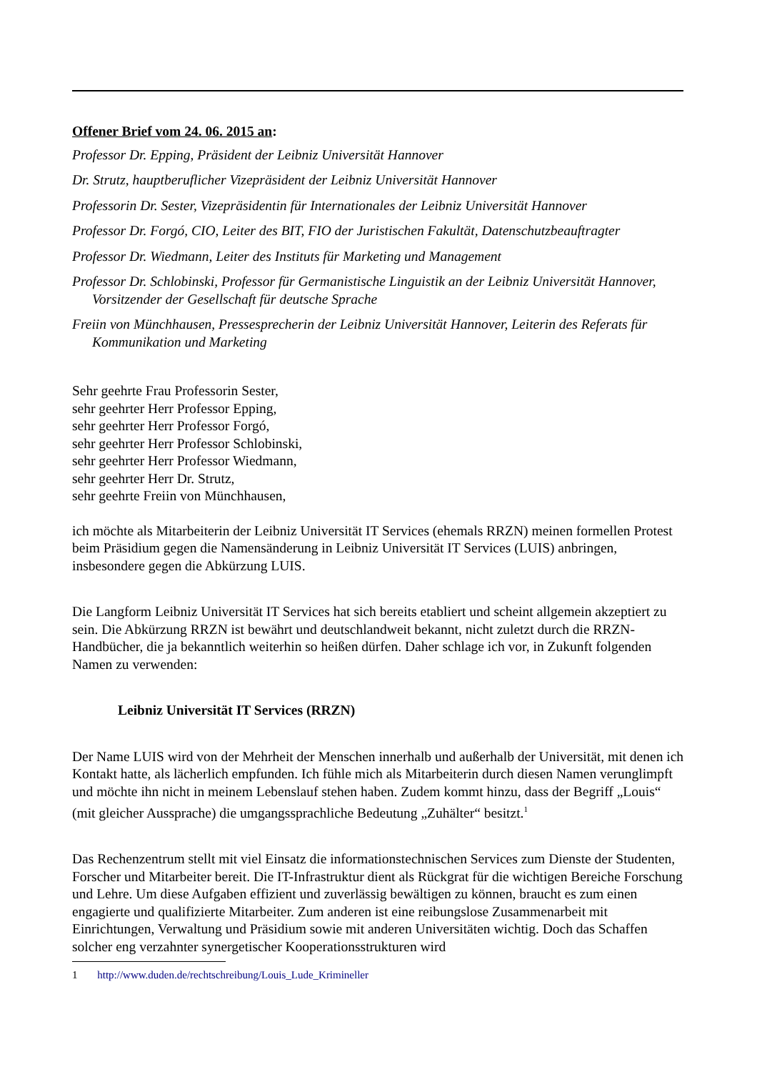Offener Brief vom 24. 06. 2015 an:
Professor Dr. Epping, Präsident der Leibniz Universität Hannover
Dr. Strutz, hauptberuflicher Vizepräsident der Leibniz Universität Hannover
Professorin Dr. Sester, Vizepräsidentin für Internationales der Leibniz Universität Hannover
Professor Dr. Forgó, CIO, Leiter des BIT, FIO der Juristischen Fakultät, Datenschutzbeauftragter
Professor Dr. Wiedmann, Leiter des Instituts für Marketing und Management
Professor Dr. Schlobinski, Professor für Germanistische Linguistik an der Leibniz Universität Hannover, Vorsitzender der Gesellschaft für deutsche Sprache
Freiin von Münchhausen, Pressesprecherin der Leibniz Universität Hannover, Leiterin des Referats für Kommunikation und Marketing
Sehr geehrte Frau Professorin Sester,
sehr geehrter Herr Professor Epping,
sehr geehrter Herr Professor Forgó,
sehr geehrter Herr Professor Schlobinski,
sehr geehrter Herr Professor Wiedmann,
sehr geehrter Herr Dr. Strutz,
sehr geehrte Freiin von Münchhausen,
ich möchte als Mitarbeiterin der Leibniz Universität IT Services (ehemals RRZN) meinen formellen Protest beim Präsidium gegen die Namensänderung in Leibniz Universität IT Services (LUIS) anbringen, insbesondere gegen die Abkürzung LUIS.
Die Langform Leibniz Universität IT Services hat sich bereits etabliert und scheint allgemein akzeptiert zu sein. Die Abkürzung RRZN ist bewährt und deutschlandweit bekannt, nicht zuletzt durch die RRZN-Handbücher, die ja bekanntlich weiterhin so heißen dürfen. Daher schlage ich vor, in Zukunft folgenden Namen zu verwenden:
Leibniz Universität IT Services (RRZN)
Der Name LUIS wird von der Mehrheit der Menschen innerhalb und außerhalb der Universität, mit denen ich Kontakt hatte, als lächerlich empfunden. Ich fühle mich als Mitarbeiterin durch diesen Namen verunglimpft und möchte ihn nicht in meinem Lebenslauf stehen haben. Zudem kommt hinzu, dass der Begriff „Louis“ (mit gleicher Aussprache) die umgangssprachliche Bedeutung „Zuhälter“ besitzt.<sup>1</sup>
Das Rechenzentrum stellt mit viel Einsatz die informationstechnischen Services zum Dienste der Studenten, Forscher und Mitarbeiter bereit. Die IT-Infrastruktur dient als Rückgrat für die wichtigen Bereiche Forschung und Lehre. Um diese Aufgaben effizient und zuverlässig bewältigen zu können, braucht es zum einen engagierte und qualifizierte Mitarbeiter. Zum anderen ist eine reibungslose Zusammenarbeit mit Einrichtungen, Verwaltung und Präsidium sowie mit anderen Universitäten wichtig. Doch das Schaffen solcher eng verzahnter synergetischer Kooperationsstrukturen wird
1 http://www.duden.de/rechtschreibung/Louis_Lude_Krimineller